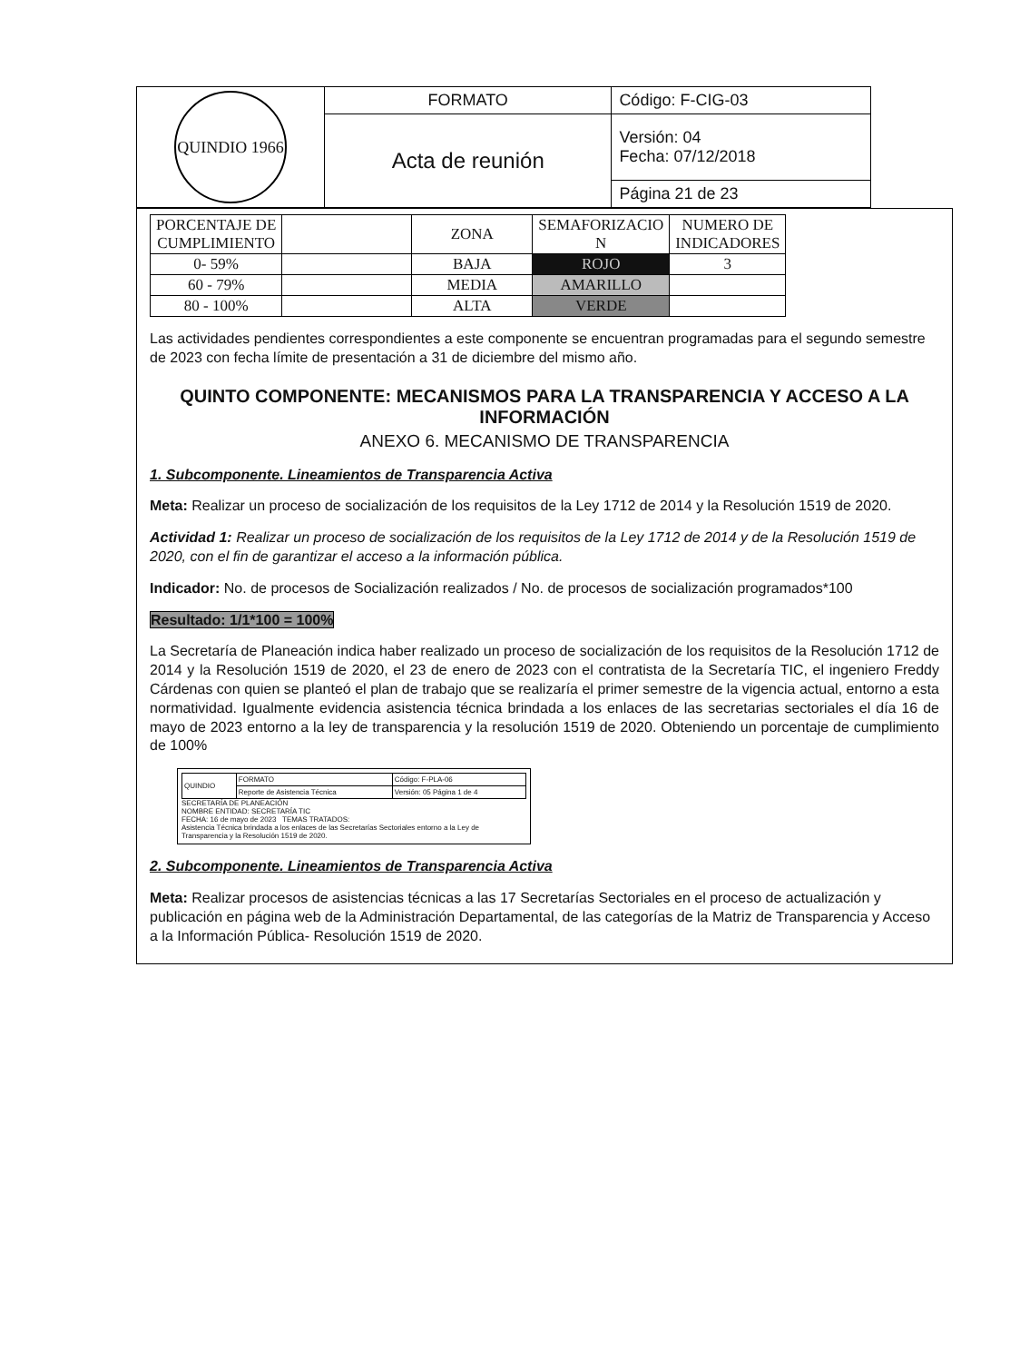| QUINDIO 1966 | FORMATO | Código: F-CIG-03 |
| | Acta de reunión | Versión: 04 Fecha: 07/12/2018 |
| | | Página 21 de 23 |
| PORCENTAJE DE CUMPLIMIENTO | | ZONA | SEMAFORIZACIO N | NUMERO DE INDICADORES |
| 0- 59% | | BAJA | ROJO | 3 |
| 60 - 79% | | MEDIA | AMARILLO | |
| 80 - 100% | | ALTA | VERDE | |
Las actividades pendientes correspondientes a este componente se encuentran programadas para el segundo semestre de 2023 con fecha límite de presentación a 31 de diciembre del mismo año.
QUINTO COMPONENTE: MECANISMOS PARA LA TRANSPARENCIA Y ACCESO A LA INFORMACIÓN
ANEXO 6. MECANISMO DE TRANSPARENCIA
1. Subcomponente. Lineamientos de Transparencia Activa
Meta: Realizar un proceso de socialización de los requisitos de la Ley 1712 de 2014 y la Resolución 1519 de 2020.
Actividad 1: Realizar un proceso de socialización de los requisitos de la Ley 1712 de 2014 y de la Resolución 1519 de 2020, con el fin de garantizar el acceso a la información pública.
Indicador: No. de procesos de Socialización realizados / No. de procesos de socialización programados*100
Resultado: 1/1*100 = 100%
La Secretaría de Planeación indica haber realizado un proceso de socialización de los requisitos de la Resolución 1712 de 2014 y la Resolución 1519 de 2020, el 23 de enero de 2023 con el contratista de la Secretaría TIC, el ingeniero Freddy Cárdenas con quien se planteó el plan de trabajo que se realizaría el primer semestre de la vigencia actual, entorno a esta normatividad. Igualmente evidencia asistencia técnica brindada a los enlaces de las secretarias sectoriales el día 16 de mayo de 2023 entorno a la ley de transparencia y la resolución 1519 de 2020. Obteniendo un porcentaje de cumplimiento de 100%
| QUINDIO | FORMATO | Código: F-PLA-06 |
| | Reporte de Asistencia Técnica | Versión: 05 Página 1 de 4 |
SECRETARÍA DE PLANEACIÓN
NOMBRE ENTIDAD: SECRETARÍA TIC
FECHA: 16 de mayo de 2023 TEMAS TRATADOS:
Asistencia Técnica brindada a los enlaces de las Secretarías Sectoriales entorno a la Ley de Transparencia y la Resolución 1519 de 2020.
2. Subcomponente. Lineamientos de Transparencia Activa
Meta: Realizar procesos de asistencias técnicas a las 17 Secretarías Sectoriales en el proceso de actualización y publicación en página web de la Administración Departamental, de las categorías de la Matriz de Transparencia y Acceso a la Información Pública- Resolución 1519 de 2020.